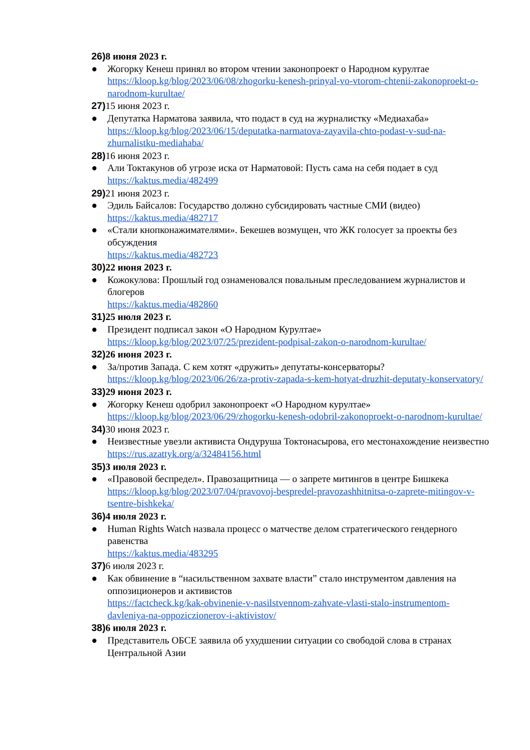26) 8 июня 2023 г.
● Жогорку Кенеш принял во втором чтении законопроект о Народном курултае
https://kloop.kg/blog/2023/06/08/zhogorku-kenesh-prinyal-vo-vtorom-chtenii-zakonoproekt-o-narodnom-kurultae/
27) 15 июня 2023 г.
● Депутатка Нарматова заявила, что подаст в суд на журналистку «Медиахаба»
https://kloop.kg/blog/2023/06/15/deputatka-narmatova-zayavila-chto-podast-v-sud-na-zhurnalistku-mediahaba/
28) 16 июня 2023 г.
● Али Токтакунов об угрозе иска от Нарматовой: Пусть сама на себя подает в суд
https://kaktus.media/482499
29) 21 июня 2023 г.
● Эдиль Байсалов: Государство должно субсидировать частные СМИ (видео)
https://kaktus.media/482717
● «Стали кнопконажимателями». Бекешев возмущен, что ЖК голосует за проекты без обсуждения
https://kaktus.media/482723
30) 22 июня 2023 г.
● Кожокулова: Прошлый год ознаменовался повальным преследованием журналистов и блогеров
https://kaktus.media/482860
31) 25 июля 2023 г.
● Президент подписал закон «О Народном Курултае»
https://kloop.kg/blog/2023/07/25/prezident-podpisal-zakon-o-narodnom-kurultae/
32) 26 июня 2023 г.
● За/против Запада. С кем хотят «дружить» депутаты-консерваторы?
https://kloop.kg/blog/2023/06/26/za-protiv-zapada-s-kem-hotyat-druzhit-deputaty-konservatory/
33) 29 июня 2023 г.
● Жогорку Кенеш одобрил законопроект «О Народном курултае»
https://kloop.kg/blog/2023/06/29/zhogorku-kenesh-odobril-zakonoproekt-o-narodnom-kurultae/
34) 30 июня 2023 г.
● Неизвестные увезли активиста Ондуруша Токтонасырова, его местонахождение неизвестно
https://rus.azattyk.org/a/32484156.html
35) 3 июля 2023 г.
● «Правовой беспредел». Правозащитница — о запрете митингов в центре Бишкека
https://kloop.kg/blog/2023/07/04/pravovoj-bespredel-pravozashhitnitsa-o-zaprete-mitingov-v-tsentre-bishkeka/
36) 4 июля 2023 г.
● Human Rights Watch назвала процесс о матчестве делом стратегического гендерного равенства
https://kaktus.media/483295
37) 6 июля 2023 г.
● Как обвинение в “насильственном захвате власти” стало инструментом давления на оппозиционеров и активистов
https://factcheck.kg/kak-obvinenie-v-nasilstvennom-zahvate-vlasti-stalo-instrumentom-davleniya-na-oppoziczionerov-i-aktivistov/
38) 6 июля 2023 г.
● Представитель ОБСЕ заявила об ухудшении ситуации со свободой слова в странах Центральной Азии